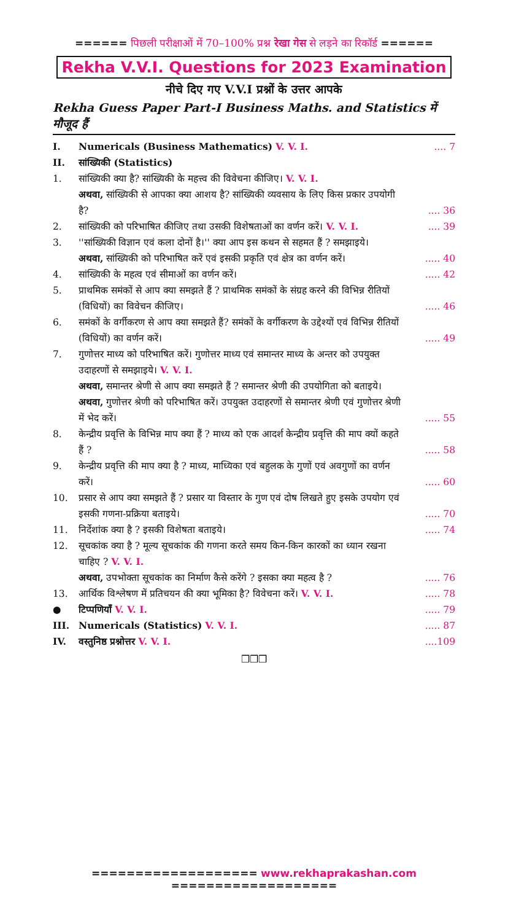====== पिछली परीक्षाओं में 70–100% प्रश्न रेखा गेस से लड़ने का रिकॉर्ड ======
Rekha V.V.I. Questions for 2023 Examination
नीचे दिए गए V.V.I प्रश्नों के उत्तर आपके
Rekha Guess Paper Part-I Business Maths. and Statistics में मौजूद हैं
| I. | Numericals (Business Mathematics) V. V. I. | .... 7 |
| II. | सांख्यिकी (Statistics) | |
| 1. | सांख्यिकी क्या है? सांख्यिकी के महत्त्व की विवेचना कीजिए। V. V. I. अथवा, सांख्यिकी से आपका क्या आशय है? सांख्यिकी व्यवसाय के लिए किस प्रकार उपयोगी है? | .... 36 |
| 2. | सांख्यिकी को परिभाषित कीजिए तथा उसकी विशेषताओं का वर्णन करें। V. V. I. | .... 39 |
| 3. | ''सांख्यिकी विज्ञान एवं कला दोनों है।'' क्या आप इस कथन से सहमत हैं ? समझाइये। अथवा, सांख्यिकी को परिभाषित करें एवं इसकी प्रकृति एवं क्षेत्र का वर्णन करें। | ..... 40 |
| 4. | सांख्यिकी के महत्व एवं सीमाओं का वर्णन करें। | ..... 42 |
| 5. | प्राथमिक समंकों से आप क्या समझते हैं ? प्राथमिक समंकों के संग्रह करने की विभिन्न रीतियों (विधियों) का विवेचन कीजिए। | ..... 46 |
| 6. | समंकों के वर्गीकरण से आप क्या समझते हैं? समंकों के वर्गीकरण के उद्देश्यों एवं विभिन्न रीतियों (विधियों) का वर्णन करें। | ..... 49 |
| 7. | गुणोत्तर माध्य को परिभाषित करें। गुणोत्तर माध्य एवं समान्तर माध्य के अन्तर को उपयुक्त उदाहरणों से समझाइये। V. V. I. अथवा, समान्तर श्रेणी से आप क्या समझते हैं ? समान्तर श्रेणी की उपयोगिता को बताइये। अथवा, गुणोत्तर श्रेणी को परिभाषित करें। उपयुक्त उदाहरणों से समान्तर श्रेणी एवं गुणोत्तर श्रेणी में भेद करें। | ..... 55 |
| 8. | केन्द्रीय प्रवृत्ति के विभिन्न माप क्या हैं ? माध्य को एक आदर्श केन्द्रीय प्रवृत्ति की माप क्यों कहते हैं ? | ..... 58 |
| 9. | केन्द्रीय प्रवृत्ति की माप क्या है ? माध्य, माध्यिका एवं बहुलक के गुणों एवं अवगुणों का वर्णन करें। | ..... 60 |
| 10. | प्रसार से आप क्या समझते हैं ? प्रसार या विस्तार के गुण एवं दोष लिखते हुए इसके उपयोग एवं इसकी गणना-प्रक्रिया बताइये। | ..... 70 |
| 11. | निर्देशांक क्या है ? इसकी विशेषता बताइये। | ..... 74 |
| 12. | सूचकांक क्या है ? मूल्य सूचकांक की गणना करते समय किन-किन कारकों का ध्यान रखना चाहिए ? V. V. I. अथवा, उपभोक्ता सूचकांक का निर्माण कैसे करेंगे ? इसका क्या महत्व है ? | ..... 76 |
| 13. | आर्थिक विश्लेषण में प्रतिचयन की क्या भूमिका है? विवेचना करें। V. V. I. | ..... 78 |
| ● | टिप्पणियाँ V. V. I. | ..... 79 |
| III. | Numericals (Statistics) V. V. I. | ..... 87 |
| IV. | वस्तुनिष्ठ प्रश्नोत्तर V. V. I. | ....109 |
❒❒❒
=================== www.rekhaprakashan.com ===================